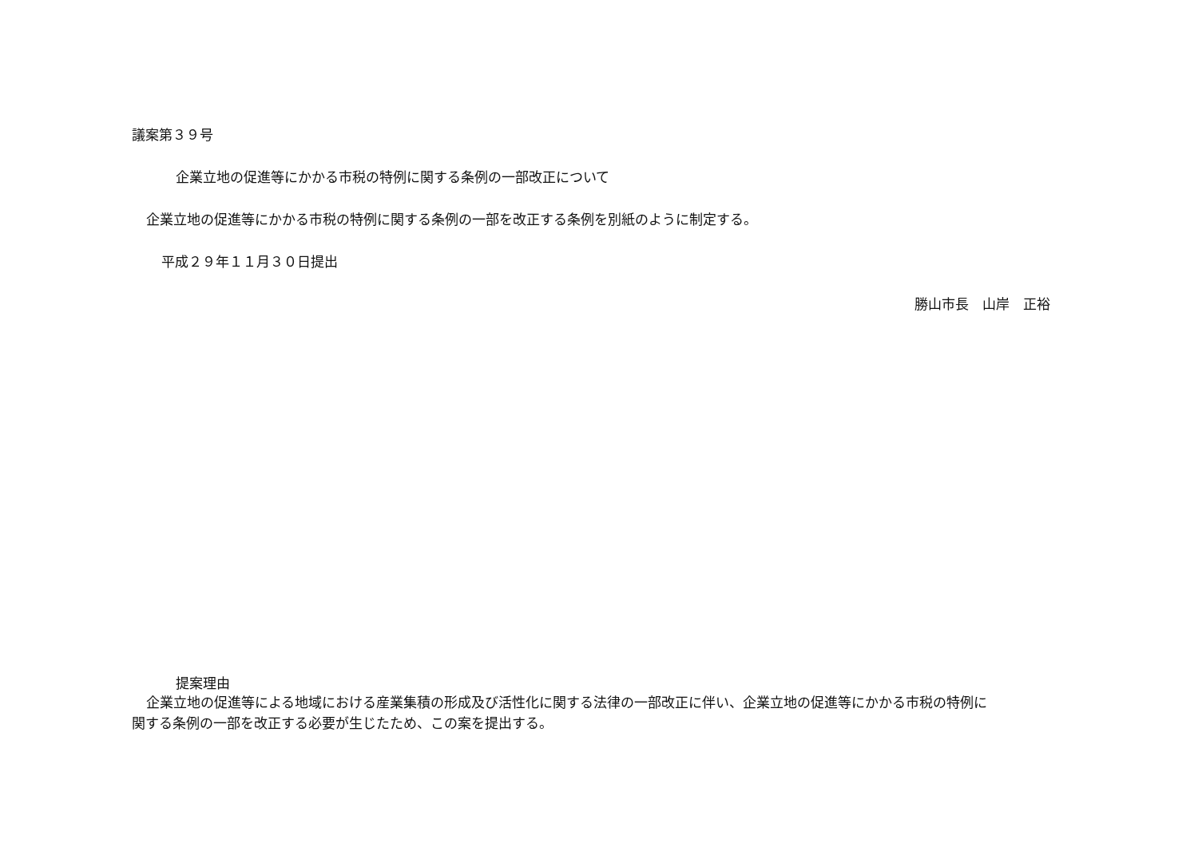議案第３９号
企業立地の促進等にかかる市税の特例に関する条例の一部改正について
企業立地の促進等にかかる市税の特例に関する条例の一部を改正する条例を別紙のように制定する。
平成２９年１１月３０日提出
勝山市長　山岸　正裕
提案理由
企業立地の促進等による地域における産業集積の形成及び活性化に関する法律の一部改正に伴い、企業立地の促進等にかかる市税の特例に
関する条例の一部を改正する必要が生じたため、この案を提出する。